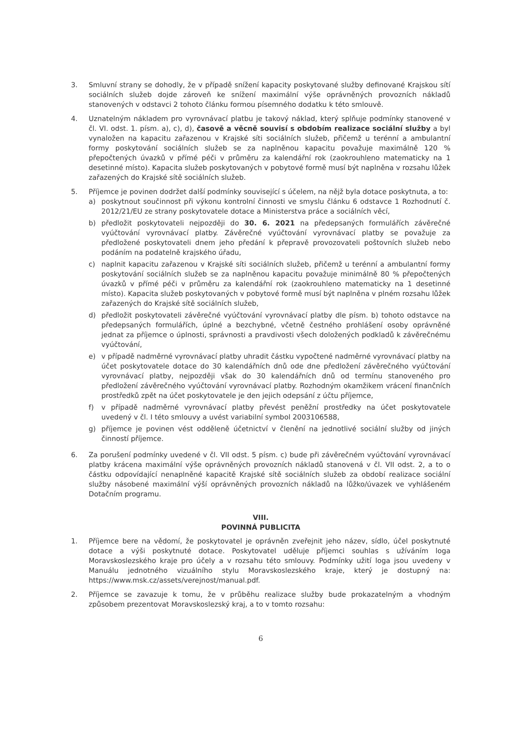3. Smluvní strany se dohodly, že v případě snížení kapacity poskytované služby definované Krajskou sítí sociálních služeb dojde zároveň ke snížení maximální výše oprávněných provozních nákladů stanovených v odstavci 2 tohoto článku formou písemného dodatku k této smlouvě.
4. Uznatelným nákladem pro vyrovnávací platbu je takový náklad, který splňuje podmínky stanovené v čl. VI. odst. 1. písm. a), c), d), časově a věcně souvisí s obdobím realizace sociální služby a byl vynaložen na kapacitu zařazenou v Krajské síti sociálních služeb, přičemž u terénní a ambulantní formy poskytování sociálních služeb se za naplněnou kapacitu považuje maximálně 120 % přepočtených úvazků v přímé péči v průměru za kalendářní rok (zaokrouhleno matematicky na 1 desetinné místo). Kapacita služeb poskytovaných v pobytové formě musí být naplněna v rozsahu lůžek zařazených do Krajské sítě sociálních služeb.
5. Příjemce je povinen dodržet další podmínky související s účelem, na nějž byla dotace poskytnuta, a to:
a) poskytnout součinnost při výkonu kontrolní činnosti ve smyslu článku 6 odstavce 1 Rozhodnutí č. 2012/21/EU ze strany poskytovatele dotace a Ministerstva práce a sociálních věcí,
b) předložit poskytovateli nejpozději do 30. 6. 2021 na předepsaných formulářích závěrečné vyúčtování vyrovnávací platby. Závěrečné vyúčtování vyrovnávací platby se považuje za předložené poskytovateli dnem jeho předání k přepravě provozovateli poštovních služeb nebo podáním na podatelně krajského úřadu,
c) naplnit kapacitu zařazenou v Krajské síti sociálních služeb, přičemž u terénní a ambulantní formy poskytování sociálních služeb se za naplněnou kapacitu považuje minimálně 80 % přepočtených úvazků v přímé péči v průměru za kalendářní rok (zaokrouhleno matematicky na 1 desetinné místo). Kapacita služeb poskytovaných v pobytové formě musí být naplněna v plném rozsahu lůžek zařazených do Krajské sítě sociálních služeb,
d) předložit poskytovateli závěrečné vyúčtování vyrovnávací platby dle písm. b) tohoto odstavce na předepsaných formulářích, úplné a bezchybné, včetně čestného prohlášení osoby oprávněné jednat za příjemce o úplnosti, správnosti a pravdivosti všech doložených podkladů k závěrečnému vyúčtování,
e) v případě nadměrné vyrovnávací platby uhradit částku vypočtené nadměrné vyrovnávací platby na účet poskytovatele dotace do 30 kalendářních dnů ode dne předložení závěrečného vyúčtování vyrovnávací platby, nejpozději však do 30 kalendářních dnů od termínu stanoveného pro předložení závěrečného vyúčtování vyrovnávací platby. Rozhodným okamžikem vrácení finančních prostředků zpět na účet poskytovatele je den jejich odepsání z účtu příjemce,
f) v případě nadměrné vyrovnávací platby převést peněžní prostředky na účet poskytovatele uvedený v čl. I této smlouvy a uvést variabilní symbol 2003106588,
g) příjemce je povinen vést odděleně účetnictví v členění na jednotlivé sociální služby od jiných činností příjemce.
6. Za porušení podmínky uvedené v čl. VII odst. 5 písm. c) bude při závěrečném vyúčtování vyrovnávací platby krácena maximální výše oprávněných provozních nákladů stanovená v čl. VII odst. 2, a to o částku odpovídající nenaplněné kapacitě Krajské sítě sociálních služeb za období realizace sociální služby násobené maximální výší oprávněných provozních nákladů na lůžko/úvazek ve vyhlášeném Dotačním programu.
VIII.
POVINNÁ PUBLICITA
1. Příjemce bere na vědomí, že poskytovatel je oprávněn zveřejnit jeho název, sídlo, účel poskytnuté dotace a výši poskytnuté dotace. Poskytovatel uděluje příjemci souhlas s užíváním loga Moravskoslezského kraje pro účely a v rozsahu této smlouvy. Podmínky užití loga jsou uvedeny v Manuálu jednotného vizuálního stylu Moravskoslezského kraje, který je dostupný na: https://www.msk.cz/assets/verejnost/manual.pdf.
2. Příjemce se zavazuje k tomu, že v průběhu realizace služby bude prokazatelným a vhodným způsobem prezentovat Moravskoslezský kraj, a to v tomto rozsahu:
6